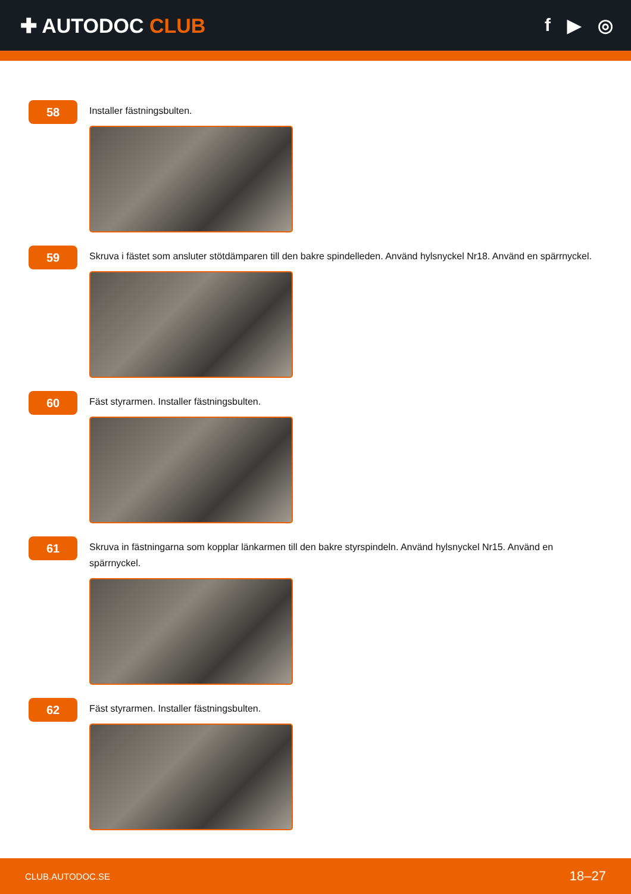✚ AUTODOC CLUB f ▶ ◎
58
Installer fästningsbulten.
59
Skruva i fästet som ansluter stötdämparen till den bakre spindelleden. Använd hylsnyckel Nr18. Använd en spärrnyckel.
60
Fäst styrarmen. Installer fästningsbulten.
61
Skruva in fästningarna som kopplar länkarmen till den bakre styrspindeln. Använd hylsnyckel Nr15. Använd en spärrnyckel.
62
Fäst styrarmen. Installer fästningsbulten.
CLUB.AUTODOC.SE 18–27